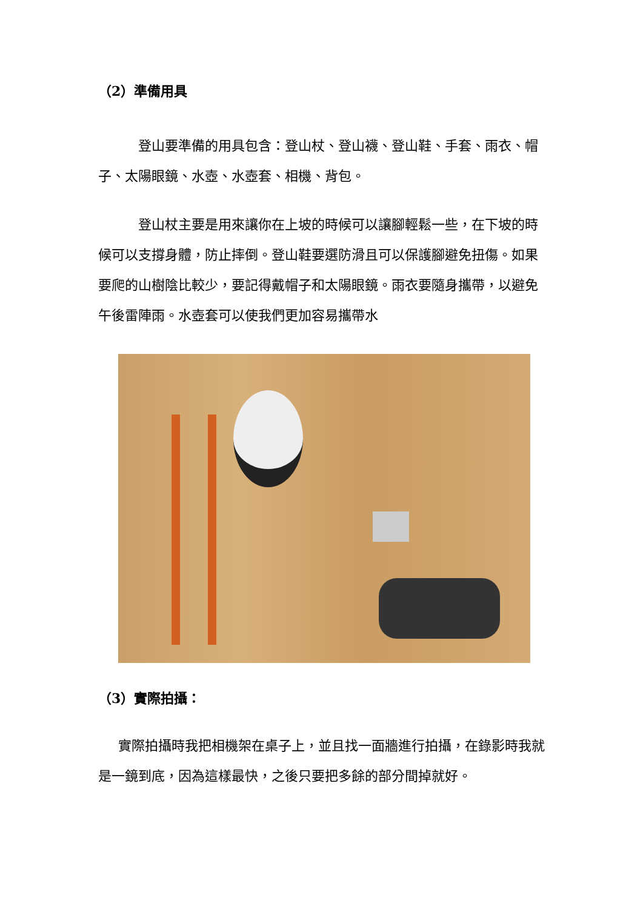（2）準備用具
登山要準備的用具包含：登山杖、登山襪、登山鞋、手套、雨衣、帽子、太陽眼鏡、水壺、水壺套、相機、背包。
登山杖主要是用來讓你在上坡的時候可以讓腳輕鬆一些，在下坡的時候可以支撐身體，防止摔倒。登山鞋要選防滑且可以保護腳避免扭傷。如果要爬的山樹陰比較少，要記得戴帽子和太陽眼鏡。雨衣要隨身攜帶，以避免午後雷陣雨。水壺套可以使我們更加容易攜帶水
（3）實際拍攝：
實際拍攝時我把相機架在桌子上，並且找一面牆進行拍攝，在錄影時我就是一鏡到底，因為這樣最快，之後只要把多餘的部分間掉就好。